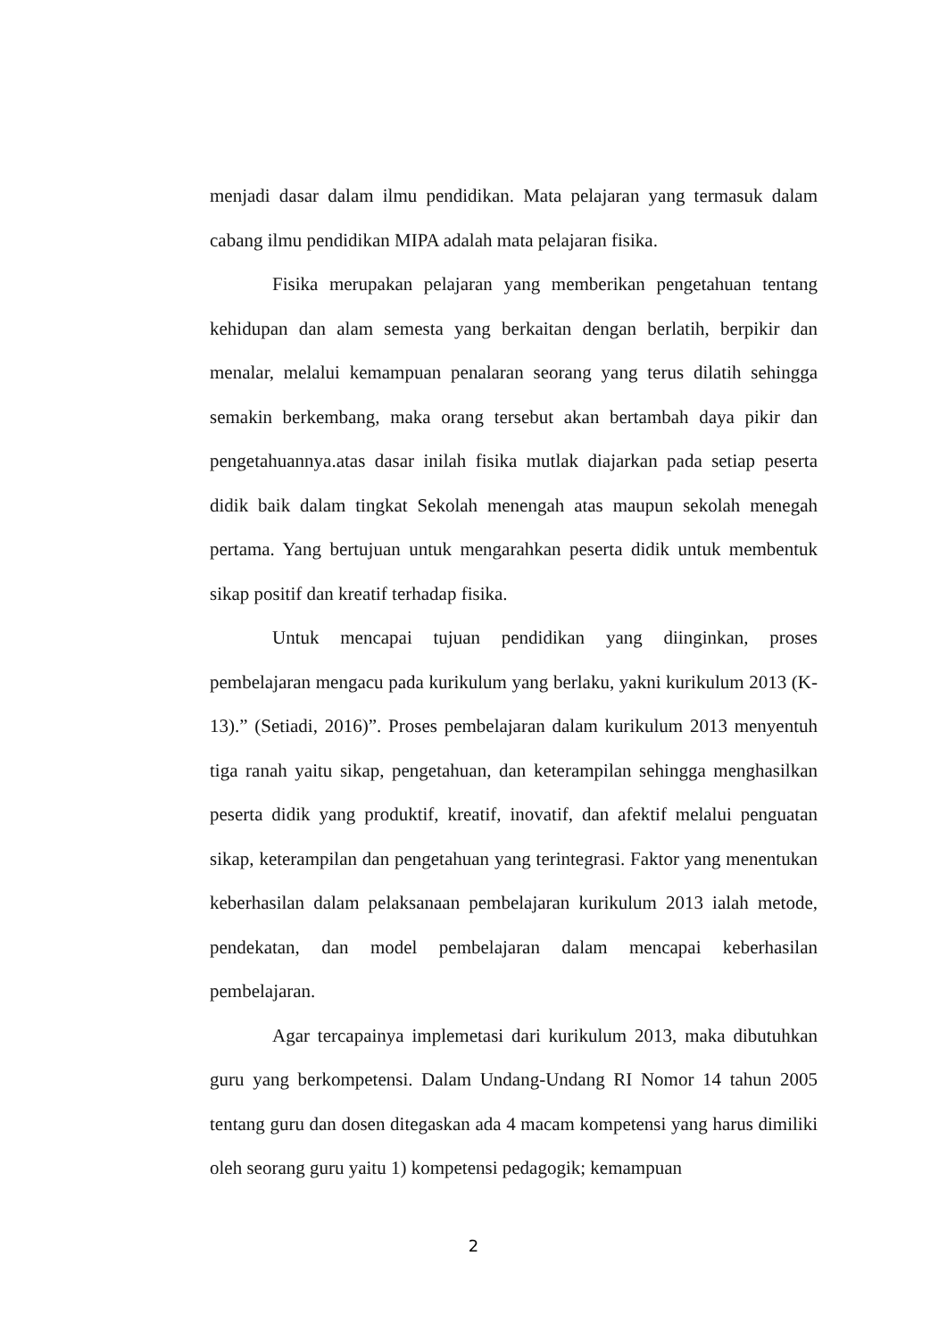menjadi dasar dalam ilmu pendidikan. Mata pelajaran yang termasuk dalam cabang ilmu pendidikan MIPA adalah mata pelajaran fisika.
Fisika merupakan pelajaran yang memberikan pengetahuan tentang kehidupan dan alam semesta yang berkaitan dengan berlatih, berpikir dan menalar, melalui kemampuan penalaran seorang yang terus dilatih sehingga semakin berkembang, maka orang tersebut akan bertambah daya pikir dan pengetahuannya.atas dasar inilah fisika mutlak diajarkan pada setiap peserta didik baik dalam tingkat Sekolah menengah atas maupun sekolah menegah pertama. Yang bertujuan untuk mengarahkan peserta didik untuk membentuk sikap positif dan kreatif terhadap fisika.
Untuk mencapai tujuan pendidikan yang diinginkan, proses pembelajaran mengacu pada kurikulum yang berlaku, yakni kurikulum 2013 (K-13).” (Setiadi, 2016)”. Proses pembelajaran dalam kurikulum 2013 menyentuh tiga ranah yaitu sikap, pengetahuan, dan keterampilan sehingga menghasilkan peserta didik yang produktif, kreatif, inovatif, dan afektif melalui penguatan sikap, keterampilan dan pengetahuan yang terintegrasi. Faktor yang menentukan keberhasilan dalam pelaksanaan pembelajaran kurikulum 2013 ialah metode, pendekatan, dan model pembelajaran dalam mencapai keberhasilan pembelajaran.
Agar tercapainya implemetasi dari kurikulum 2013, maka dibutuhkan guru yang berkompetensi. Dalam Undang-Undang RI Nomor 14 tahun 2005 tentang guru dan dosen ditegaskan ada 4 macam kompetensi yang harus dimiliki oleh seorang guru yaitu 1) kompetensi pedagogik; kemampuan
2